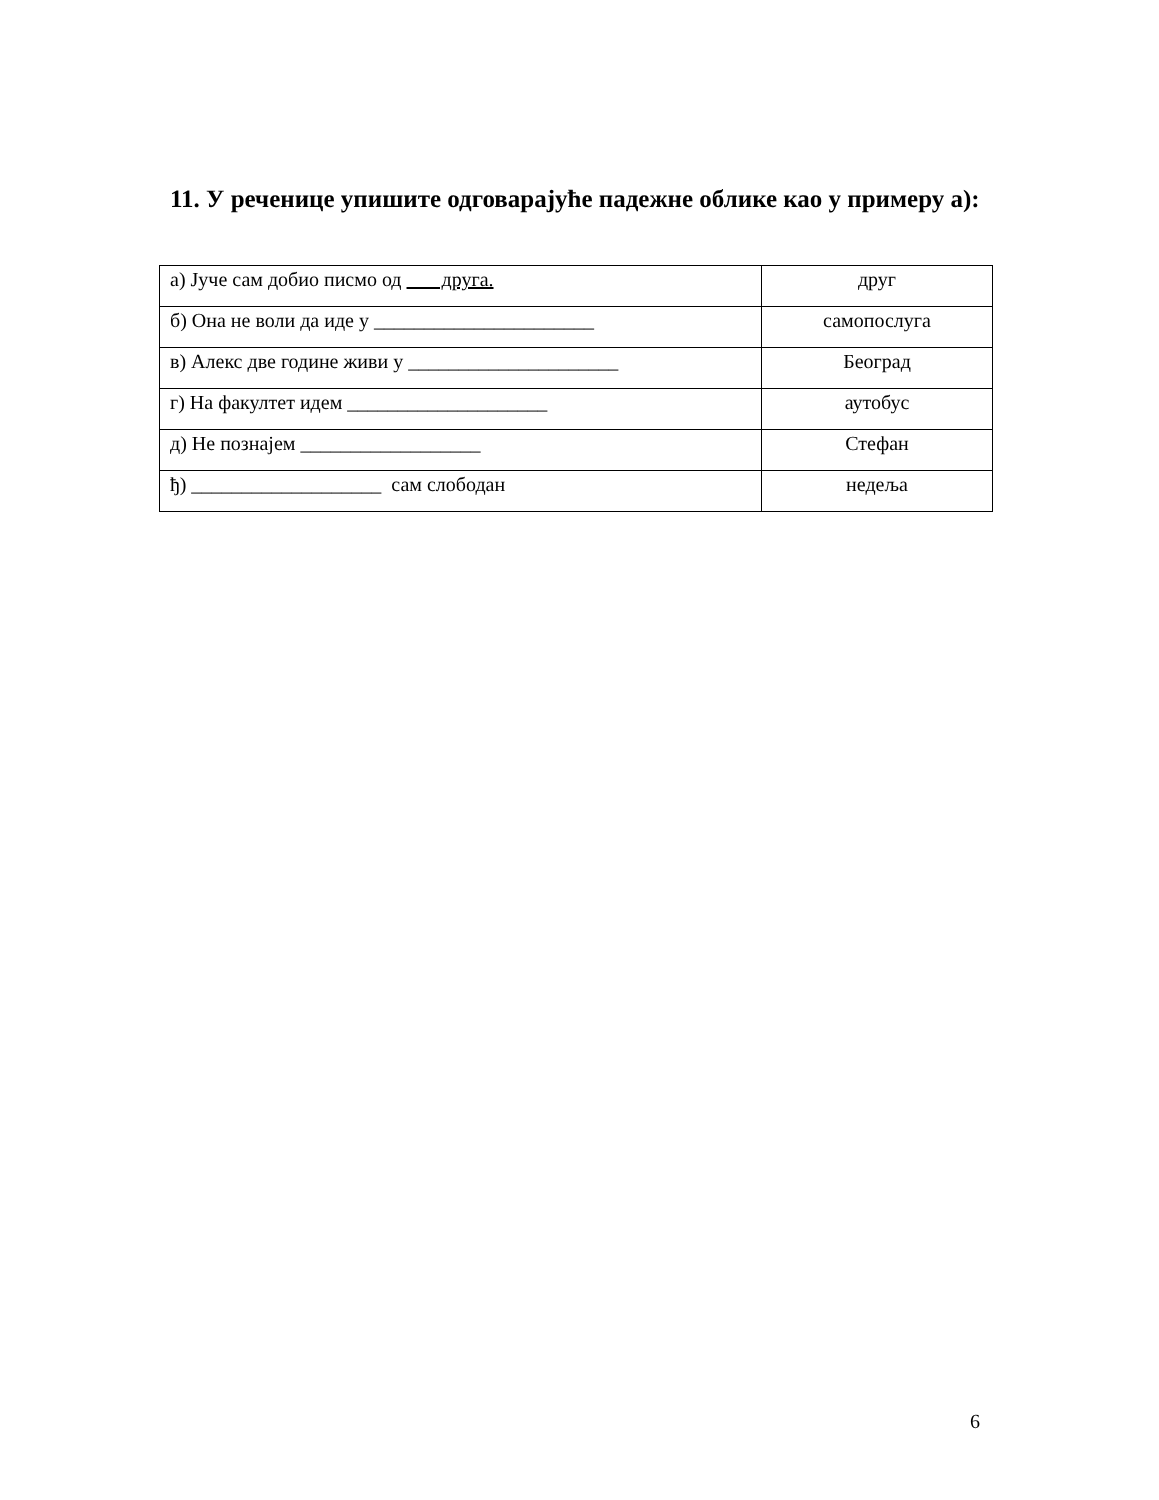11. У реченице упишите одговарајуће падежне облике као у примеру а):
| а) Јуче сам добио писмо од друга. | друг |
| б) Она не воли да иде у ______________________ | самопослуга |
| в) Алекс две године живи у _____________________ | Београд |
| г) На факултет идем ____________________ | аутобус |
| д) Не познајем __________________ | Стефан |
| ђ) ___________________ сам слободан | недеља |
6